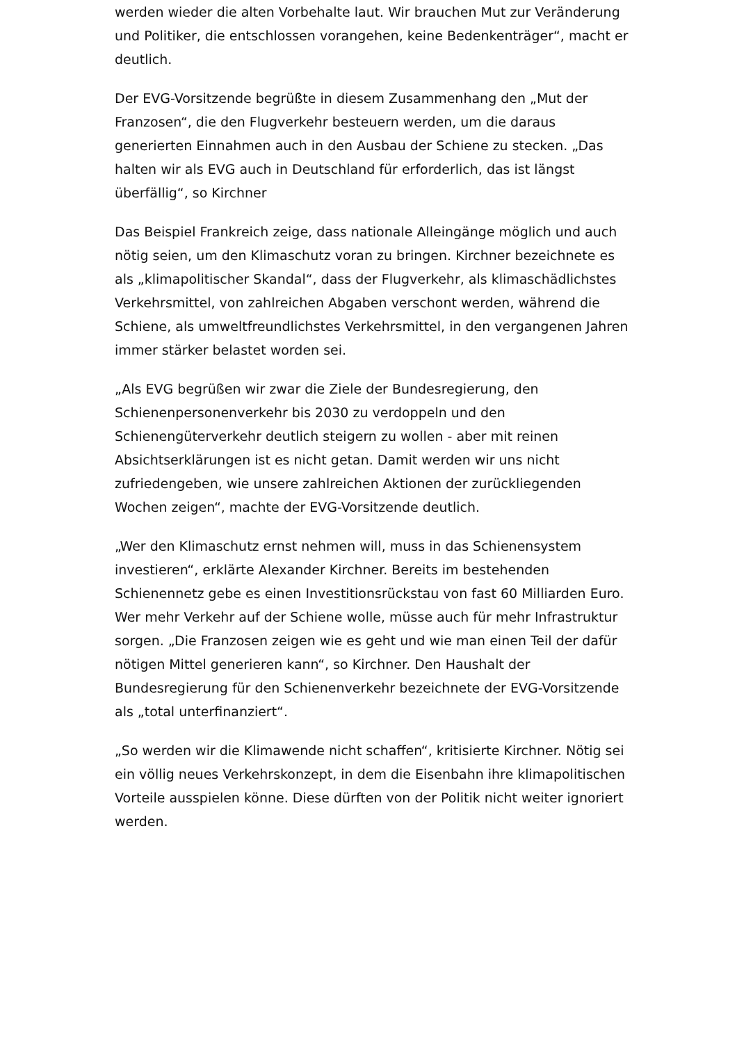werden wieder die alten Vorbehalte laut. Wir brauchen Mut zur Veränderung und Politiker, die entschlossen vorangehen, keine Bedenkenträger“, macht er deutlich.
Der EVG-Vorsitzende begrüßte in diesem Zusammenhang den „Mut der Franzosen“, die den Flugverkehr besteuern werden, um die daraus generierten Einnahmen auch in den Ausbau der Schiene zu stecken. „Das halten wir als EVG auch in Deutschland für erforderlich, das ist längst überfällig“, so Kirchner
Das Beispiel Frankreich zeige, dass nationale Alleingänge möglich und auch nötig seien, um den Klimaschutz voran zu bringen. Kirchner bezeichnete es als „klimapolitischer Skandal“, dass der Flugverkehr, als klimaschädlichstes Verkehrsmittel, von zahlreichen Abgaben verschont werden, während die Schiene, als umweltfreundlichstes Verkehrsmittel, in den vergangenen Jahren immer stärker belastet worden sei.
„Als EVG begrüßen wir zwar die Ziele der Bundesregierung, den Schienenpersonenverkehr bis 2030 zu verdoppeln und den Schienengüterverkehr deutlich steigern zu wollen - aber mit reinen Absichtserklärungen ist es nicht getan. Damit werden wir uns nicht zufriedengeben, wie unsere zahlreichen Aktionen der zurückliegenden Wochen zeigen“, machte der EVG-Vorsitzende deutlich.
„Wer den Klimaschutz ernst nehmen will, muss in das Schienensystem investieren“, erklärte Alexander Kirchner. Bereits im bestehenden Schienennetz gebe es einen Investitionsrückstau von fast 60 Milliarden Euro. Wer mehr Verkehr auf der Schiene wolle, müsse auch für mehr Infrastruktur sorgen. „Die Franzosen zeigen wie es geht und wie man einen Teil der dafür nötigen Mittel generieren kann“, so Kirchner. Den Haushalt der Bundesregierung für den Schienenverkehr bezeichnete der EVG-Vorsitzende als „total unterfinanziert“.
„So werden wir die Klimawende nicht schaffen“, kritisierte Kirchner. Nötig sei ein völlig neues Verkehrskonzept, in dem die Eisenbahn ihre klimapolitischen Vorteile ausspielen könne. Diese dürften von der Politik nicht weiter ignoriert werden.